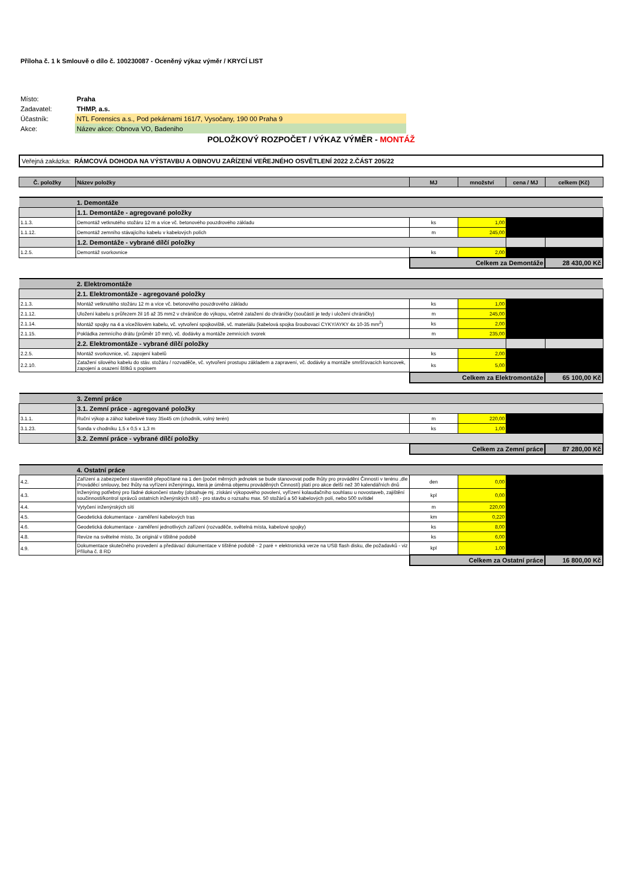Příloha č. 1 k Smlouvě o dílo č. 100230087 - Oceněný výkaz výměr / KRYCÍ LIST
| Místo: | Praha |
| Zadavatel: | THMP, a.s. |
| Účastník: | NTL Forensics a.s., Pod pekárnami 161/7, Vysočany, 190 00 Praha 9 |
| Akce: | Název akce: Obnova VO, Badeniho |
POLOŽKOVÝ ROZPOČET / VÝKAZ VÝMĚR - MONTÁŽ
Veřejná zakázka: RÁMCOVÁ DOHODA NA VÝSTAVBU A OBNOVU ZAŘÍZENÍ VEŘEJNÉHO OSVĚTLENÍ 2022 2.ČÁST 205/22
| Č. položky | Název položky | MJ | množství | cena / MJ | celkem (Kč) |
| --- | --- | --- | --- | --- | --- |
| | 1. Demontáže | | | | |
| | 1.1. Demontáže - agregované položky | | | | |
| 1.1.3. | Demontáž vetknutého stožáru 12 m a více vč. betonového pouzdrového základu | ks | 1,00 | | |
| 1.1.12. | Demontáž zemního stávajícího kabelu v kabelových polích | m | 245,00 | | |
| | 1.2. Demontáže - vybrané dílčí položky | | | | |
| 1.2.5. | Demontáž svorkovnice | ks | 2,00 | | |
| | | Celkem za Demontáže | | | 28 430,00 Kč |
| | 2. Elektromontáže | | | | |
| | 2.1. Elektromontáže - agregované položky | | | | |
| 2.1.3. | Montáž vetknutého stožáru 12 m a více vč. betonového pouzdrového základu | ks | 1,00 | | |
| 2.1.12. | Uložení kabelu s průřezem žil 16 až 35 mm2 v chráničce do výkopu, včetně zatažení do chráničky (součástí je tedy i uložení chráničky) | m | 245,00 | | |
| 2.1.14. | Montáž spojky na 4 a vícežilovém kabelu, vč. vytvoření spojkoviště, vč. materiálu (kabelová spojka šroubovací CYKY/AYKY 4x 10-35 mm<sup>2</sup>) | ks | 2,00 | | |
| 2.1.15. | Pokládka zemnícího drátu (průměr 10 mm), vč. dodávky a montáže zemnících svorek | m | 235,00 | | |
| | 2.2. Elektromontáže - vybrané dílčí položky | | | | |
| 2.2.5. | Montáž svorkovnice, vč. zapojení kabelů | ks | 2,00 | | |
| 2.2.10. | Zatažení silového kabelu do stáv. stožáru / rozvaděče, vč. vytvoření prostupu základem a zapravení, vč. dodávky a montáže smršťovacích koncovek, zapojení a osazení štítků s popisem | ks | 5,00 | | |
| | | Celkem za Elektromontáže | | | 65 100,00 Kč |
| | 3. Zemní práce | | | | |
| | 3.1. Zemní práce - agregované položky | | | | |
| 3.1.1. | Ruční výkop a zához kabelové trasy 35x45 cm (chodník, volný terén) | m | 220,00 | | |
| 3.1.23. | Sonda v chodníku 1,5 x 0,5 x 1,3 m | ks | 1,00 | | |
| | 3.2. Zemní práce - vybrané dílčí položky | | | | |
| | | Celkem za Zemní práce | | | 87 280,00 Kč |
| | 4. Ostatní práce | | | | |
| 4.2. | Zařízení a zabezpečení staveniště přepočítané na 1 den (počet měrných jednotek se bude stanovovat podle lhůty pro provádění Činností v terénu ,dle Prováděcí smlouvy, bez lhůty na vyřízení inženýringu, která je úměrná objemu prováděných Činností) platí pro akce delší než 30 kalendářních dnů | den | 0,00 | | |
| 4.3. | Inženýring potřebný pro řádné dokončení stavby (obsahuje mj. získání výkopového povolení, vyřízení kolaudačního souhlasu u novostaveb, zajištění součinnosti/kontrol správců ostatních inženýrských sítí) - pro stavbu o rozsahu max. 50 stožárů a 50 kabelových polí, nebo 500 svítidel | kpl | 0,00 | | |
| 4.4. | Vytyčení inženýrských sítí | m | 220,00 | | |
| 4.5. | Geodetická dokumentace - zaměření kabelových tras | km | 0,220 | | |
| 4.6. | Geodetická dokumentace - zaměření jednotlivých zařízení (rozvaděče, světelná místa, kabelové spojky) | ks | 8,00 | | |
| 4.8. | Revize na světelné místo, 3x originál v tištěné podobě | ks | 6,00 | | |
| 4.9. | Dokumentace skutečného provedení a předávací dokumentace v tištěné podobě - 2 paré + elektronická verze na USB flash disku, dle požadavků - viz Příloha č. 8 RD | kpl | 1,00 | | |
| | | Celkem za Ostatní práce | | | 16 800,00 Kč |